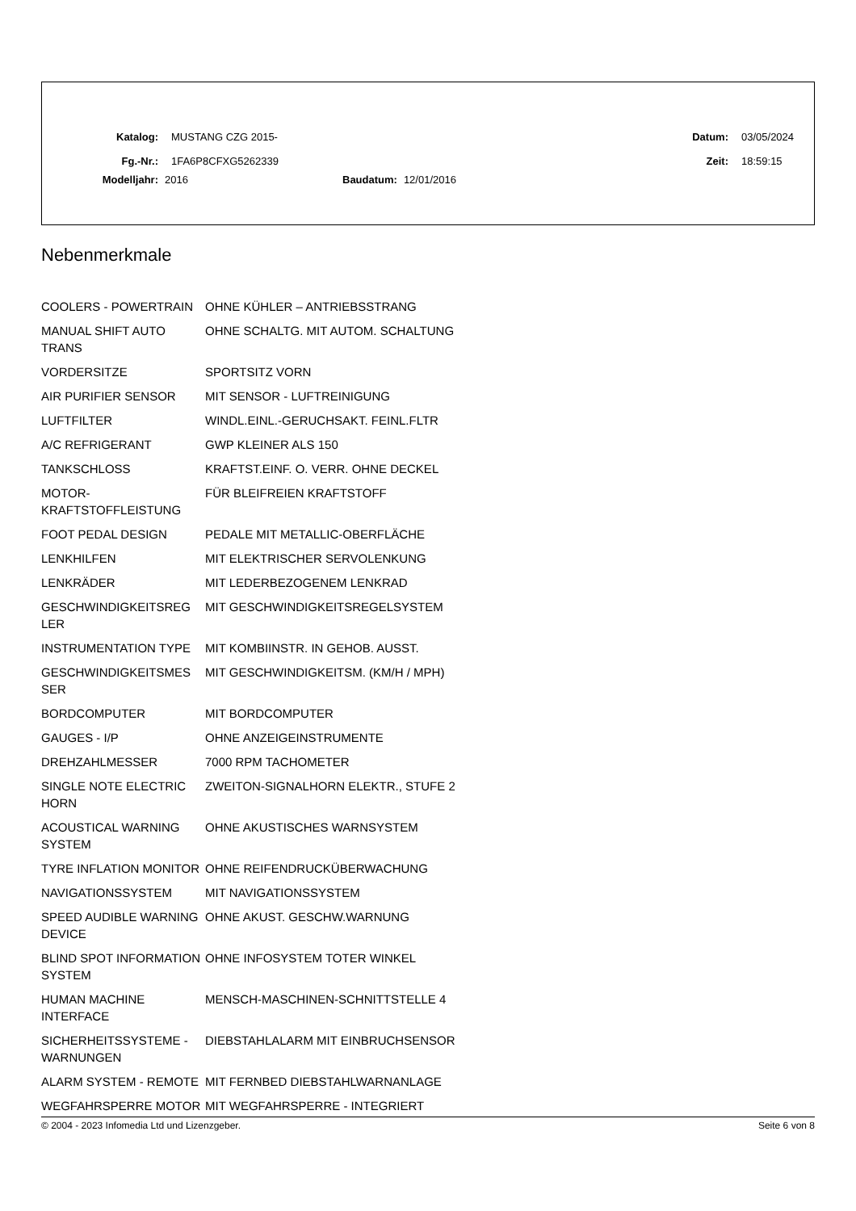Katalog: MUSTANG CZG 2015- Datum: 03/05/2024
Fg.-Nr.: 1FA6P8CFXG5262339 Zeit: 18:59:15
Modelljahr: 2016 Baudatum: 12/01/2016
Nebenmerkmale
| COOLERS - POWERTRAIN | OHNE KÜHLER – ANTRIEBSSTRANG |
| MANUAL SHIFT AUTO TRANS | OHNE SCHALTG. MIT AUTOM. SCHALTUNG |
| VORDERSITZE | SPORTSITZ VORN |
| AIR PURIFIER SENSOR | MIT SENSOR - LUFTREINIGUNG |
| LUFTFILTER | WINDL.EINL.-GERUCHSAKT. FEINL.FLTR |
| A/C REFRIGERANT | GWP KLEINER ALS 150 |
| TANKSCHLOSS | KRAFTST.EINF. O. VERR. OHNE DECKEL |
| MOTOR-KRAFTSTOFFLEISTUNG | FÜR BLEIFREIEN KRAFTSTOFF |
| FOOT PEDAL DESIGN | PEDALE MIT METALLIC-OBERFLÄCHE |
| LENKHILFEN | MIT ELEKTRISCHER SERVOLENKUNG |
| LENKRÄDER | MIT LEDERBEZOGENEM LENKRAD |
| GESCHWINDIGKEITSREG LER | MIT GESCHWINDIGKEITSREGELSYSTEM |
| INSTRUMENTATION TYPE | MIT KOMBIINSTR. IN GEHOB. AUSST. |
| GESCHWINDIGKEITSMES SER | MIT GESCHWINDIGKEITSM. (KM/H / MPH) |
| BORDCOMPUTER | MIT BORDCOMPUTER |
| GAUGES - I/P | OHNE ANZEIGEINSTRUMENTE |
| DREHZAHLMESSER | 7000 RPM TACHOMETER |
| SINGLE NOTE ELECTRIC HORN | ZWEITON-SIGNALHORN ELEKTR., STUFE 2 |
| ACOUSTICAL WARNING SYSTEM | OHNE AKUSTISCHES WARNSYSTEM |
| TYRE INFLATION MONITOR | OHNE REIFENDRUCKÜBERWACHUNG |
| NAVIGATIONSSYSTEM | MIT NAVIGATIONSSYSTEM |
| SPEED AUDIBLE WARNING DEVICE | OHNE AKUST. GESCHW.WARNUNG |
| BLIND SPOT INFORMATION SYSTEM | OHNE INFOSYSTEM TOTER WINKEL |
| HUMAN MACHINE INTERFACE | MENSCH-MASCHINEN-SCHNITTSTELLE 4 |
| SICHERHEITSSYSTEME - WARNUNGEN | DIEBSTAHLALARM MIT EINBRUCHSENSOR |
| ALARM SYSTEM - REMOTE | MIT FERNBED DIEBSTAHLWARNANLAGE |
| WEGFAHRSPERRE MOTOR | MIT WEGFAHRSPERRE - INTEGRIERT |
© 2004 - 2023 Infomedia Ltd und Lizenzgeber. Seite 6 von 8